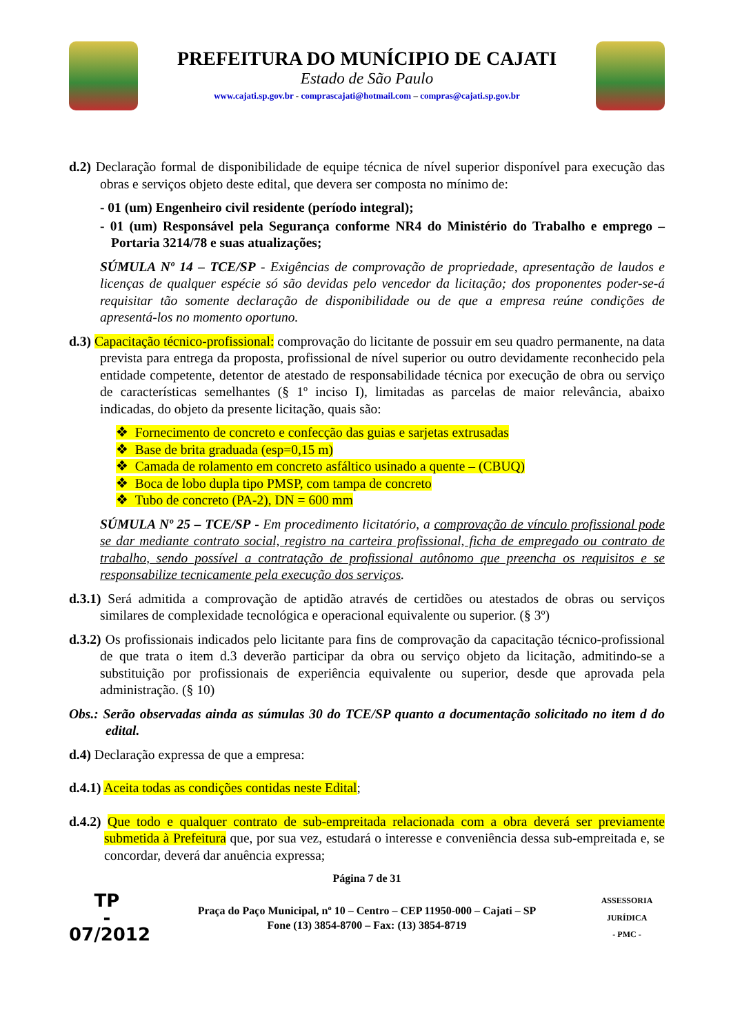PREFEITURA DO MUNÍCIPIO DE CAJATI
Estado de São Paulo
www.cajati.sp.gov.br - comprascajati@hotmail.com – compras@cajati.sp.gov.br
d.2) Declaração formal de disponibilidade de equipe técnica de nível superior disponível para execução das obras e serviços objeto deste edital, que devera ser composta no mínimo de:
- 01 (um) Engenheiro civil residente (período integral);
- 01 (um) Responsável pela Segurança conforme NR4 do Ministério do Trabalho e emprego – Portaria 3214/78 e suas atualizações;
SÚMULA Nº 14 – TCE/SP - Exigências de comprovação de propriedade, apresentação de laudos e licenças de qualquer espécie só são devidas pelo vencedor da licitação; dos proponentes poder-se-á requisitar tão somente declaração de disponibilidade ou de que a empresa reúne condições de apresentá-los no momento oportuno.
d.3) Capacitação técnico-profissional: comprovação do licitante de possuir em seu quadro permanente, na data prevista para entrega da proposta, profissional de nível superior ou outro devidamente reconhecido pela entidade competente, detentor de atestado de responsabilidade técnica por execução de obra ou serviço de características semelhantes (§ 1º inciso I), limitadas as parcelas de maior relevância, abaixo indicadas, do objeto da presente licitação, quais são:
❖ Fornecimento de concreto e confecção das guias e sarjetas extrusadas
❖ Base de brita graduada (esp=0,15 m)
❖ Camada de rolamento em concreto asfáltico usinado a quente – (CBUQ)
❖ Boca de lobo dupla tipo PMSP, com tampa de concreto
❖ Tubo de concreto (PA-2), DN = 600 mm
SÚMULA Nº 25 – TCE/SP - Em procedimento licitatório, a comprovação de vínculo profissional pode se dar mediante contrato social, registro na carteira profissional, ficha de empregado ou contrato de trabalho, sendo possível a contratação de profissional autônomo que preencha os requisitos e se responsabilize tecnicamente pela execução dos serviços.
d.3.1) Será admitida a comprovação de aptidão através de certidões ou atestados de obras ou serviços similares de complexidade tecnológica e operacional equivalente ou superior. (§ 3º)
d.3.2) Os profissionais indicados pelo licitante para fins de comprovação da capacitação técnico-profissional de que trata o item d.3 deverão participar da obra ou serviço objeto da licitação, admitindo-se a substituição por profissionais de experiência equivalente ou superior, desde que aprovada pela administração. (§ 10)
Obs.: Serão observadas ainda as súmulas 30 do TCE/SP quanto a documentação solicitado no item d do edital.
d.4) Declaração expressa de que a empresa:
d.4.1) Aceita todas as condições contidas neste Edital;
d.4.2) Que todo e qualquer contrato de sub-empreitada relacionada com a obra deverá ser previamente submetida à Prefeitura que, por sua vez, estudará o interesse e conveniência dessa sub-empreitada e, se concordar, deverá dar anuência expressa;
Página 7 de 31
TP
-
07/2012
Praça do Paço Municipal, nº 10 – Centro – CEP 11950-000 – Cajati – SP
Fone (13) 3854-8700 – Fax: (13) 3854-8719
ASSESSORIA JURÍDICA
- PMC -